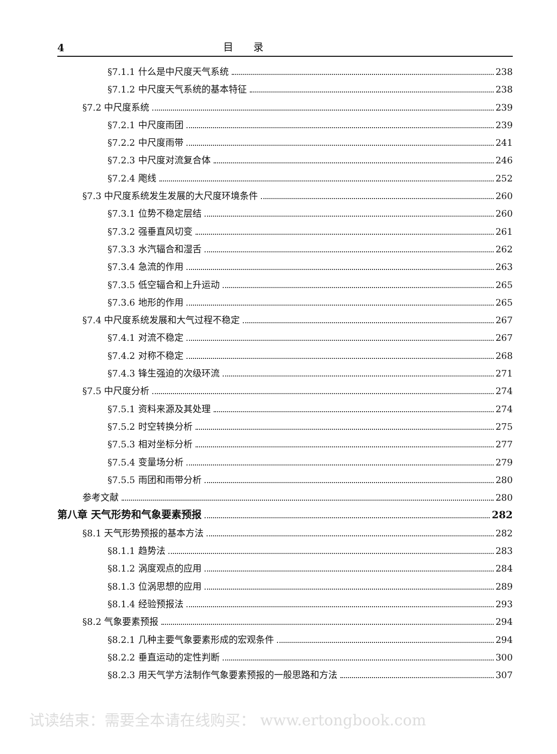4 目录
§7.1.1 什么是中尺度天气系统 238
§7.1.2 中尺度天气系统的基本特征 238
§7.2 中尺度系统 239
§7.2.1 中尺度雨团 239
§7.2.2 中尺度雨带 241
§7.2.3 中尺度对流复合体 246
§7.2.4 飑线 252
§7.3 中尺度系统发生发展的大尺度环境条件 260
§7.3.1 位势不稳定层结 260
§7.3.2 强垂直风切变 261
§7.3.3 水汽辐合和湿舌 262
§7.3.4 急流的作用 263
§7.3.5 低空辐合和上升运动 265
§7.3.6 地形的作用 265
§7.4 中尺度系统发展和大气过程不稳定 267
§7.4.1 对流不稳定 267
§7.4.2 对称不稳定 268
§7.4.3 锋生强迫的次级环流 271
§7.5 中尺度分析 274
§7.5.1 资料来源及其处理 274
§7.5.2 时空转换分析 275
§7.5.3 相对坐标分析 277
§7.5.4 变量场分析 279
§7.5.5 雨团和雨带分析 280
参考文献 280
第八章 天气形势和气象要素预报 282
§8.1 天气形势预报的基本方法 282
§8.1.1 趋势法 283
§8.1.2 涡度观点的应用 284
§8.1.3 位涡思想的应用 289
§8.1.4 经验预报法 293
§8.2 气象要素预报 294
§8.2.1 几种主要气象要素形成的宏观条件 294
§8.2.2 垂直运动的定性判断 300
§8.2.3 用天气学方法制作气象要素预报的一般思路和方法 307
试读结束：需要全本请在线购买： www.ertongbook.com